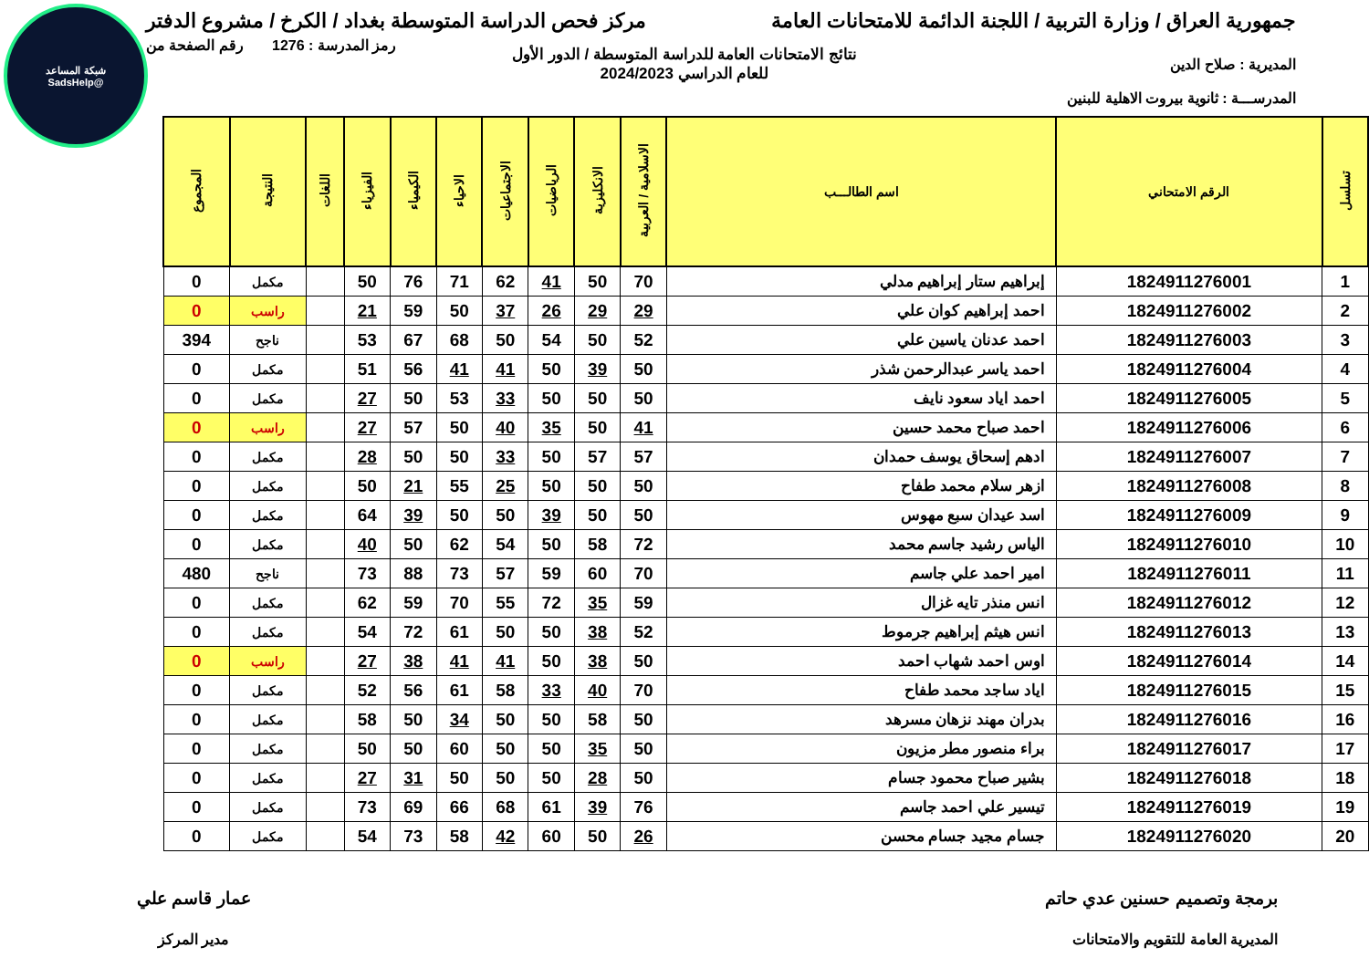شبكة المساعد
@SadsHelp
جمهورية العراق / وزارة التربية / اللجنة الدائمة للامتحانات العامة
مركز فحص الدراسة المتوسطة بغداد / الكرخ / مشروع الدفتر
رمز المدرسة : 1276 رقم الصفحة من
نتائج الامتحانات العامة للدراسة المتوسطة / الدور الأول
للعام الدراسي 2024/2023
المديرية : صلاح الدين
المدرســـة : ثانوية بيروت الاهلية للبنين
| تسلسل | الرقم الامتحاني | اسم الطالـــب | الاسلامية / العربية | الانكليزية | الرياضيات | الاجتماعيات | الاحياء | الكيمياء | الفيزياء | اللغات | النتيجة | المجموع |
| --- | --- | --- | --- | --- | --- | --- | --- | --- | --- | --- | --- | --- |
| 1 | 1824911276001 | إبراهيم ستار إبراهيم مدلي | 70 | 50 | 41 | 62 | 71 | 76 | 50 | | مكمل | 0 |
| 2 | 1824911276002 | احمد إبراهيم كوان علي | 29 | 29 | 26 | 37 | 50 | 59 | 21 | | راسب | 0 |
| 3 | 1824911276003 | احمد عدنان ياسين علي | 52 | 50 | 54 | 50 | 68 | 67 | 53 | | ناجح | 394 |
| 4 | 1824911276004 | احمد ياسر عبدالرحمن شذر | 50 | 39 | 50 | 41 | 41 | 56 | 51 | | مكمل | 0 |
| 5 | 1824911276005 | احمد اياد سعود نايف | 50 | 50 | 50 | 33 | 53 | 50 | 27 | | مكمل | 0 |
| 6 | 1824911276006 | احمد صباح محمد حسين | 41 | 50 | 35 | 40 | 50 | 57 | 27 | | راسب | 0 |
| 7 | 1824911276007 | ادهم إسحاق يوسف حمدان | 57 | 57 | 50 | 33 | 50 | 50 | 28 | | مكمل | 0 |
| 8 | 1824911276008 | ازهر سلام محمد طفاح | 50 | 50 | 50 | 25 | 55 | 21 | 50 | | مكمل | 0 |
| 9 | 1824911276009 | اسد عيدان سبع مهوس | 50 | 50 | 39 | 50 | 50 | 39 | 64 | | مكمل | 0 |
| 10 | 1824911276010 | الياس رشيد جاسم محمد | 72 | 58 | 50 | 54 | 62 | 50 | 40 | | مكمل | 0 |
| 11 | 1824911276011 | امير احمد علي جاسم | 70 | 60 | 59 | 57 | 73 | 88 | 73 | | ناجح | 480 |
| 12 | 1824911276012 | انس منذر تايه غزال | 59 | 35 | 72 | 55 | 70 | 59 | 62 | | مكمل | 0 |
| 13 | 1824911276013 | انس هيثم إبراهيم جرموط | 52 | 38 | 50 | 50 | 61 | 72 | 54 | | مكمل | 0 |
| 14 | 1824911276014 | اوس احمد شهاب احمد | 50 | 38 | 50 | 41 | 41 | 38 | 27 | | راسب | 0 |
| 15 | 1824911276015 | اياد ساجد محمد طفاح | 70 | 40 | 33 | 58 | 61 | 56 | 52 | | مكمل | 0 |
| 16 | 1824911276016 | بدران مهند نزهان مسرهد | 50 | 58 | 50 | 50 | 34 | 50 | 58 | | مكمل | 0 |
| 17 | 1824911276017 | براء منصور مطر مزيون | 50 | 35 | 50 | 50 | 60 | 50 | 50 | | مكمل | 0 |
| 18 | 1824911276018 | بشير صباح محمود جسام | 50 | 28 | 50 | 50 | 50 | 31 | 27 | | مكمل | 0 |
| 19 | 1824911276019 | تيسير علي احمد جاسم | 76 | 39 | 61 | 68 | 66 | 69 | 73 | | مكمل | 0 |
| 20 | 1824911276020 | جسام مجيد جسام محسن | 26 | 50 | 60 | 42 | 58 | 73 | 54 | | مكمل | 0 |
برمجة وتصميم حسنين عدي حاتم
المديرية العامة للتقويم والامتحانات
عمار قاسم علي
مدير المركز